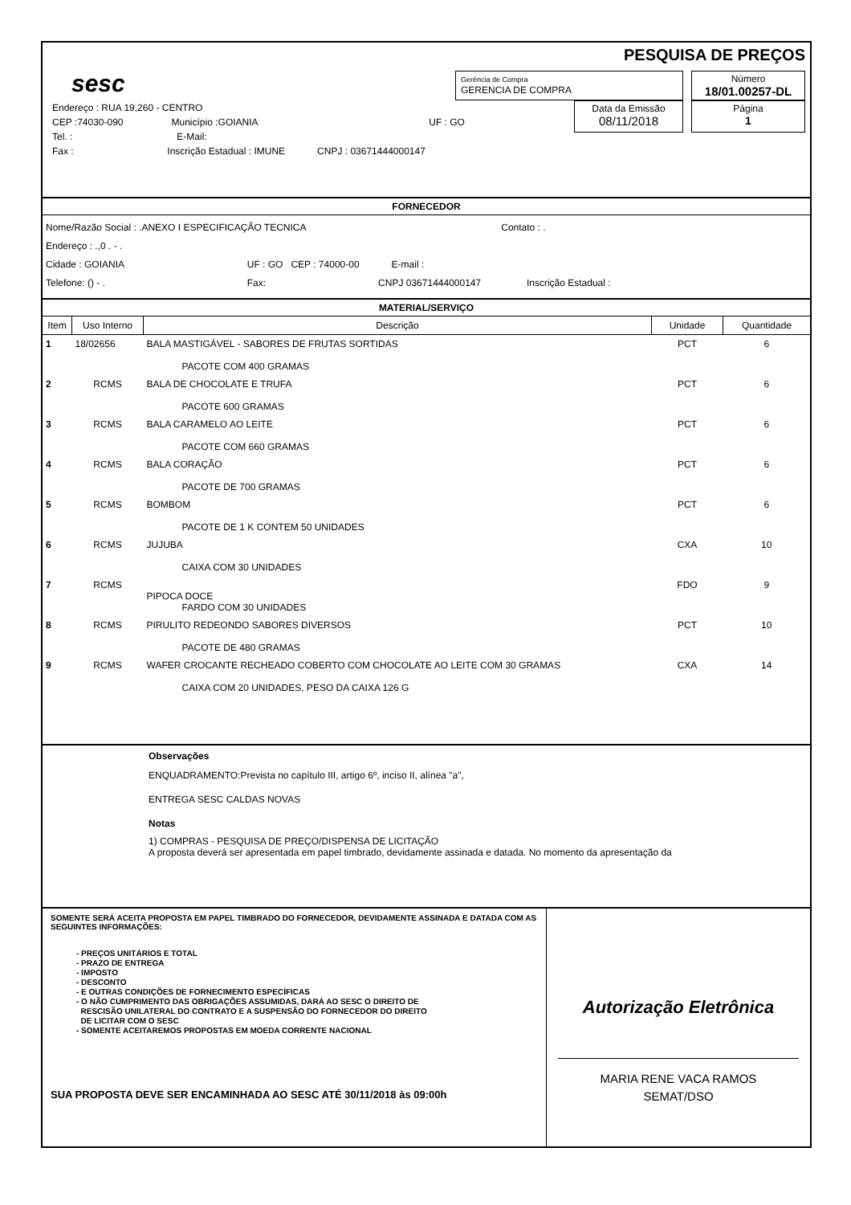sesc
PESQUISA DE PREÇOS
Gerência de Compra
GERENCIA DE COMPRA
Número
18/01.00257-DL
Endereço : RUA 19,260 - CENTRO
CEP :74030-090 Município :GOIANIA UF : GO
Tel. : E-Mail:
Fax : Inscrição Estadual : IMUNE CNPJ : 03671444000147
Data da Emissão
08/11/2018
Página
1
FORNECEDOR
Nome/Razão Social : .ANEXO I ESPECIFICAÇÃO TECNICA Contato : .
Endereço : .,0 . - .
Cidade : GOIANIA UF : GO CEP : 74000-00 E-mail :
Telefone: () - . Fax: CNPJ 03671444000147 Inscrição Estadual :
MATERIAL/SERVIÇO
| Item | Uso Interno | Descrição | Unidade | Quantidade |
| --- | --- | --- | --- | --- |
| 1 | 18/02656 | BALA MASTIGÁVEL - SABORES DE FRUTAS SORTIDAS PACOTE COM 400 GRAMAS | PCT | 6 |
| 2 | RCMS | BALA DE CHOCOLATE E TRUFA PACOTE 600 GRAMAS | PCT | 6 |
| 3 | RCMS | BALA CARAMELO AO LEITE PACOTE COM 660 GRAMAS | PCT | 6 |
| 4 | RCMS | BALA CORAÇÃO PACOTE DE 700 GRAMAS | PCT | 6 |
| 5 | RCMS | BOMBOM PACOTE DE 1 K CONTEM 50 UNIDADES | PCT | 6 |
| 6 | RCMS | JUJUBA CAIXA COM 30 UNIDADES | CXA | 10 |
| 7 | RCMS | PIPOCA DOCE FARDO COM 30 UNIDADES | FDO | 9 |
| 8 | RCMS | PIRULITO REDEONDO SABORES DIVERSOS PACOTE DE 480 GRAMAS | PCT | 10 |
| 9 | RCMS | WAFER CROCANTE RECHEADO COBERTO COM CHOCOLATE AO LEITE COM 30 GRAMAS CAIXA COM 20 UNIDADES, PESO DA CAIXA 126 G | CXA | 14 |
Observações
ENQUADRAMENTO:Prevista no capítulo III, artigo 6º, inciso II, alínea "a",
ENTREGA SESC CALDAS NOVAS
Notas
1) COMPRAS - PESQUISA DE PREÇO/DISPENSA DE LICITAÇÃO
A proposta deverá ser apresentada em papel timbrado, devidamente assinada e datada. No momento da apresentação da
SOMENTE SERÁ ACEITA PROPOSTA EM PAPEL TIMBRADO DO FORNECEDOR, DEVIDAMENTE ASSINADA E DATADA COM AS SEGUINTES INFORMAÇÕES:
- PREÇOS UNITÁRIOS E TOTAL
- PRAZO DE ENTREGA
- IMPOSTO
- DESCONTO
- E OUTRAS CONDIÇÕES DE FORNECIMENTO ESPECÍFICAS
- O NÃO CUMPRIMENTO DAS OBRIGAÇÕES ASSUMIDAS, DARÁ AO SESC O DIREITO DE
RESCISÃO UNILATERAL DO CONTRATO E A SUSPENSÃO DO FORNECEDOR DO DIREITO
DE LICITAR COM O SESC
- SOMENTE ACEITAREMOS PROPOSTAS EM MOEDA CORRENTE NACIONAL
SUA PROPOSTA DEVE SER ENCAMINHADA AO SESC ATÉ 30/11/2018 às 09:00h
Autorização Eletrônica
MARIA RENE VACA RAMOS
SEMAT/DSO